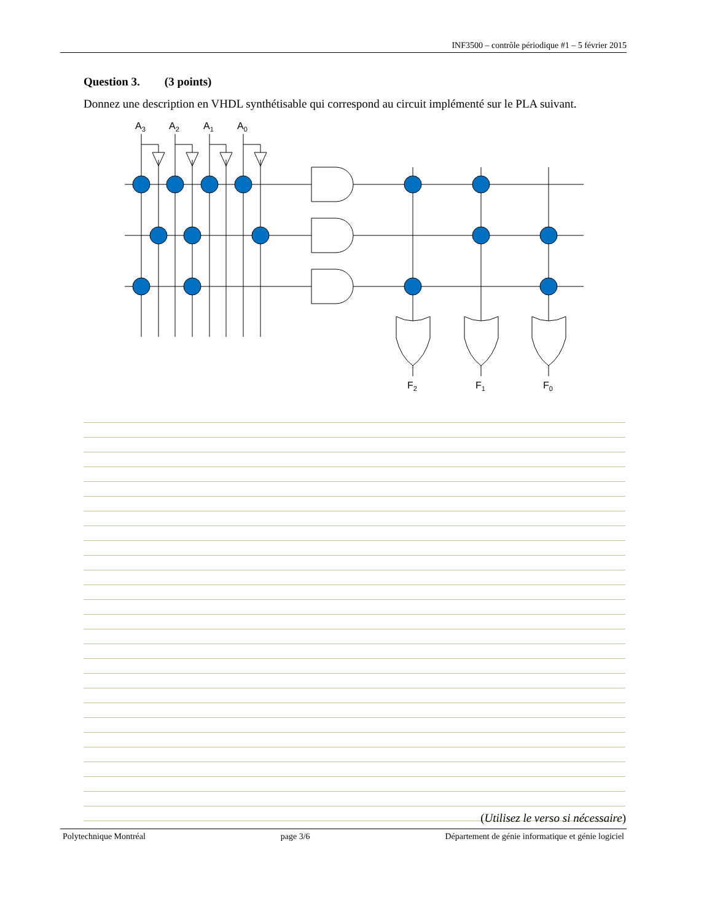INF3500 – contrôle périodique #1 – 5 février 2015
Question 3. (3 points)
Donnez une description en VHDL synthétisable qui correspond au circuit implémenté sur le PLA suivant.
A3
A2
A1
A0
F2
F1
F0
(Utilisez le verso si nécessaire)
Polytechnique Montréal page 3/6 Département de génie informatique et génie logiciel